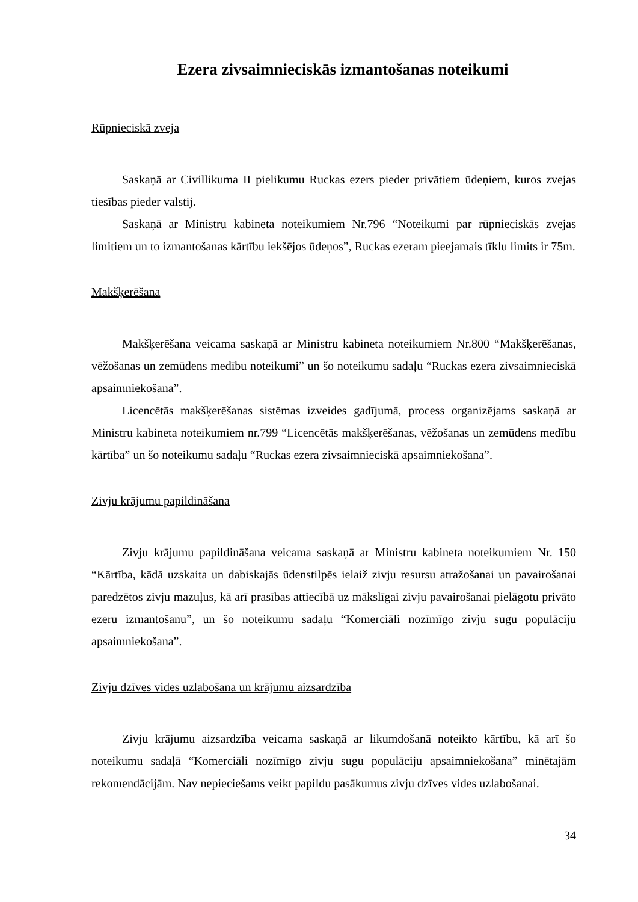Ezera zivsaimnieciskās izmantošanas noteikumi
Rūpnieciskā zveja
Saskaņā ar Civillikuma II pielikumu Ruckas ezers pieder privātiem ūdeņiem, kuros zvejas tiesības pieder valstij.
Saskaņā ar Ministru kabineta noteikumiem Nr.796 “Noteikumi par rūpnieciskās zvejas limitiem un to izmantošanas kārtību iekšējos ūdeņos”, Ruckas ezeram pieejamais tīklu limits ir 75m.
Makšķerēšana
Makšķerēšana veicama saskaņā ar Ministru kabineta noteikumiem Nr.800 “Makšķerēšanas, vēžošanas un zemūdens medību noteikumi” un šo noteikumu sadaļu “Ruckas ezera zivsaimnieciskā apsaimniekošana”.
Licencētās makšķerēšanas sistēmas izveides gadījumā, process organizējams saskaņā ar Ministru kabineta noteikumiem nr.799 “Licencētās makšķerēšanas, vēžošanas un zemūdens medību kārtība” un šo noteikumu sadaļu “Ruckas ezera zivsaimnieciskā apsaimniekošana”.
Zivju krājumu papildināšana
Zivju krājumu papildināšana veicama saskaņā ar Ministru kabineta noteikumiem Nr. 150 “Kārtība, kādā uzskaita un dabiskajās ūdenstilpēs ielaiž zivju resursu atražošanai un pavairošanai paredzētos zivju mazuļus, kā arī prasības attiecībā uz mākslīgai zivju pavairošanai pielāgotu privāto ezeru izmantošanu”, un šo noteikumu sadaļu “Komerciāli nozīmīgo zivju sugu populāciju apsaimniekošana”.
Zivju dzīves vides uzlabošana un krājumu aizsardzība
Zivju krājumu aizsardzība veicama saskaņā ar likumdošanā noteikto kārtību, kā arī šo noteikumu sadaļā “Komerciāli nozīmīgo zivju sugu populāciju apsaimniekošana” minētajām rekomendācijām. Nav nepieciešams veikt papildu pasākumus zivju dzīves vides uzlabošanai.
34